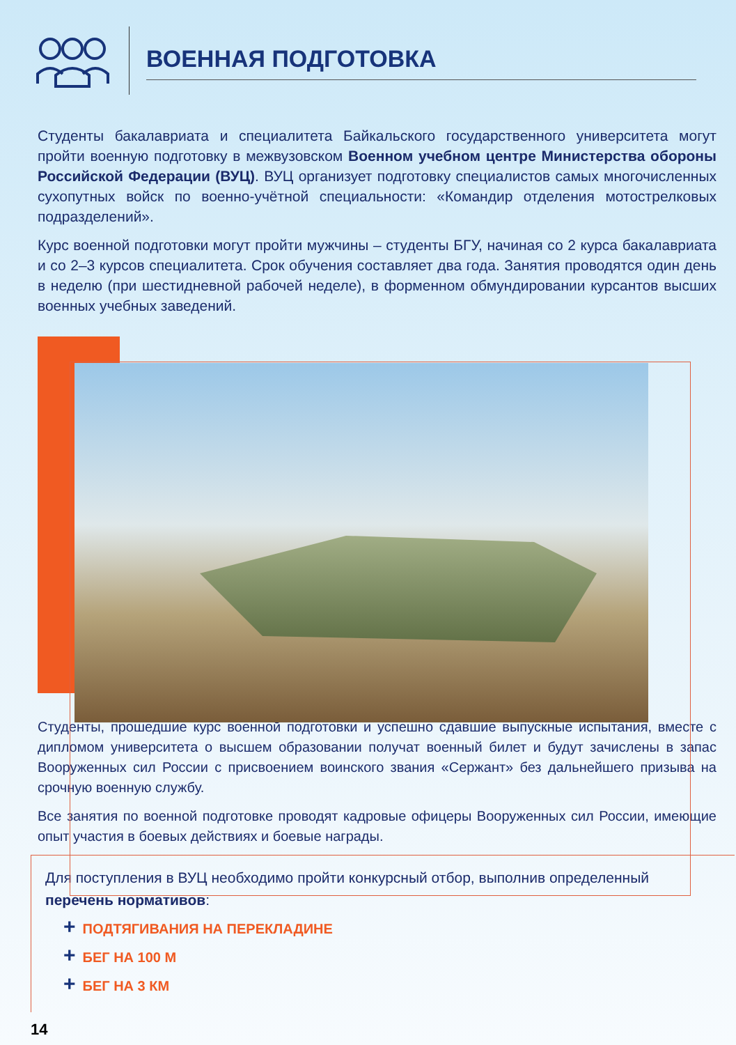ВОЕННАЯ ПОДГОТОВКА
Студенты бакалавриата и специалитета Байкальского государственного университета могут пройти военную подготовку в межвузовском Военном учебном центре Министерства обороны Российской Федерации (ВУЦ). ВУЦ организует подготовку специалистов самых многочисленных сухопутных войск по военно-учётной специальности: «Командир отделения мотострелковых подразделений».
Курс военной подготовки могут пройти мужчины – студенты БГУ, начиная со 2 курса бакалавриата и со 2–3 курсов специалитета. Срок обучения составляет два года. Занятия проводятся один день в неделю (при шестидневной рабочей неделе), в форменном обмундировании курсантов высших военных учебных заведений.
Студенты, прошедшие курс военной подготовки и успешно сдавшие выпускные испытания, вместе с дипломом университета о высшем образовании получат военный билет и будут зачислены в запас Вооруженных сил России с присвоением воинского звания «Сержант» без дальнейшего призыва на срочную военную службу.
Все занятия по военной подготовке проводят кадровые офицеры Вооруженных сил России, имеющие опыт участия в боевых действиях и боевые награды.
Для поступления в ВУЦ необходимо пройти конкурсный отбор, выполнив определенный перечень нормативов:
+ ПОДТЯГИВАНИЯ НА ПЕРЕКЛАДИНЕ
+ БЕГ НА 100 М
+ БЕГ НА 3 КМ
14